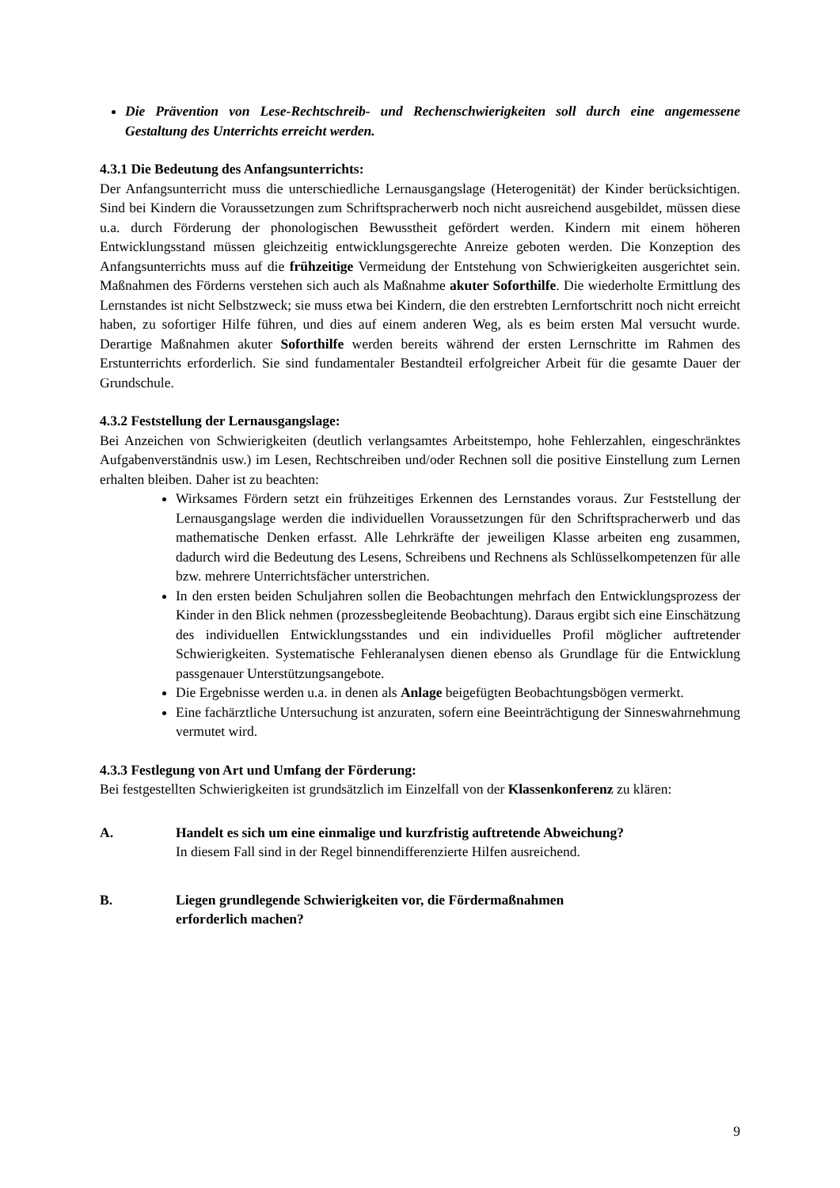Die Prävention von Lese-Rechtschreib- und Rechenschwierigkeiten soll durch eine angemessene Gestaltung des Unterrichts erreicht werden.
4.3.1 Die Bedeutung des Anfangsunterrichts:
Der Anfangsunterricht muss die unterschiedliche Lernausgangslage (Heterogenität) der Kinder berücksichtigen. Sind bei Kindern die Voraussetzungen zum Schriftspracherwerb noch nicht ausreichend ausgebildet, müssen diese u.a. durch Förderung der phonologischen Bewusstheit gefördert werden. Kindern mit einem höheren Entwicklungsstand müssen gleichzeitig entwicklungsgerechte Anreize geboten werden. Die Konzeption des Anfangsunterrichts muss auf die frühzeitige Vermeidung der Entstehung von Schwierigkeiten ausgerichtet sein. Maßnahmen des Förderns verstehen sich auch als Maßnahme akuter Soforthilfe. Die wiederholte Ermittlung des Lernstandes ist nicht Selbstzweck; sie muss etwa bei Kindern, die den erstrebten Lernfortschritt noch nicht erreicht haben, zu sofortiger Hilfe führen, und dies auf einem anderen Weg, als es beim ersten Mal versucht wurde. Derartige Maßnahmen akuter Soforthilfe werden bereits während der ersten Lernschritte im Rahmen des Erstunterrichts erforderlich. Sie sind fundamentaler Bestandteil erfolgreicher Arbeit für die gesamte Dauer der Grundschule.
4.3.2 Feststellung der Lernausgangslage:
Bei Anzeichen von Schwierigkeiten (deutlich verlangsamtes Arbeitstempo, hohe Fehlerzahlen, eingeschränktes Aufgabenverständnis usw.) im Lesen, Rechtschreiben und/oder Rechnen soll die positive Einstellung zum Lernen erhalten bleiben. Daher ist zu beachten:
Wirksames Fördern setzt ein frühzeitiges Erkennen des Lernstandes voraus. Zur Feststellung der Lernausgangslage werden die individuellen Voraussetzungen für den Schriftspracherwerb und das mathematische Denken erfasst. Alle Lehrkräfte der jeweiligen Klasse arbeiten eng zusammen, dadurch wird die Bedeutung des Lesens, Schreibens und Rechnens als Schlüsselkompetenzen für alle bzw. mehrere Unterrichtsfächer unterstrichen.
In den ersten beiden Schuljahren sollen die Beobachtungen mehrfach den Entwicklungsprozess der Kinder in den Blick nehmen (prozessbegleitende Beobachtung). Daraus ergibt sich eine Einschätzung des individuellen Entwicklungsstandes und ein individuelles Profil möglicher auftretender Schwierigkeiten. Systematische Fehleranalysen dienen ebenso als Grundlage für die Entwicklung passgenauer Unterstützungsangebote.
Die Ergebnisse werden u.a. in denen als Anlage beigefügten Beobachtungsbögen vermerkt.
Eine fachärztliche Untersuchung ist anzuraten, sofern eine Beeinträchtigung der Sinneswahrnehmung vermutet wird.
4.3.3 Festlegung von Art und Umfang der Förderung:
Bei festgestellten Schwierigkeiten ist grundsätzlich im Einzelfall von der Klassenkonferenz zu klären:
A. Handelt es sich um eine einmalige und kurzfristig auftretende Abweichung?
In diesem Fall sind in der Regel binnendifferenzierte Hilfen ausreichend.
B. Liegen grundlegende Schwierigkeiten vor, die Fördermaßnahmen
erforderlich machen?
9